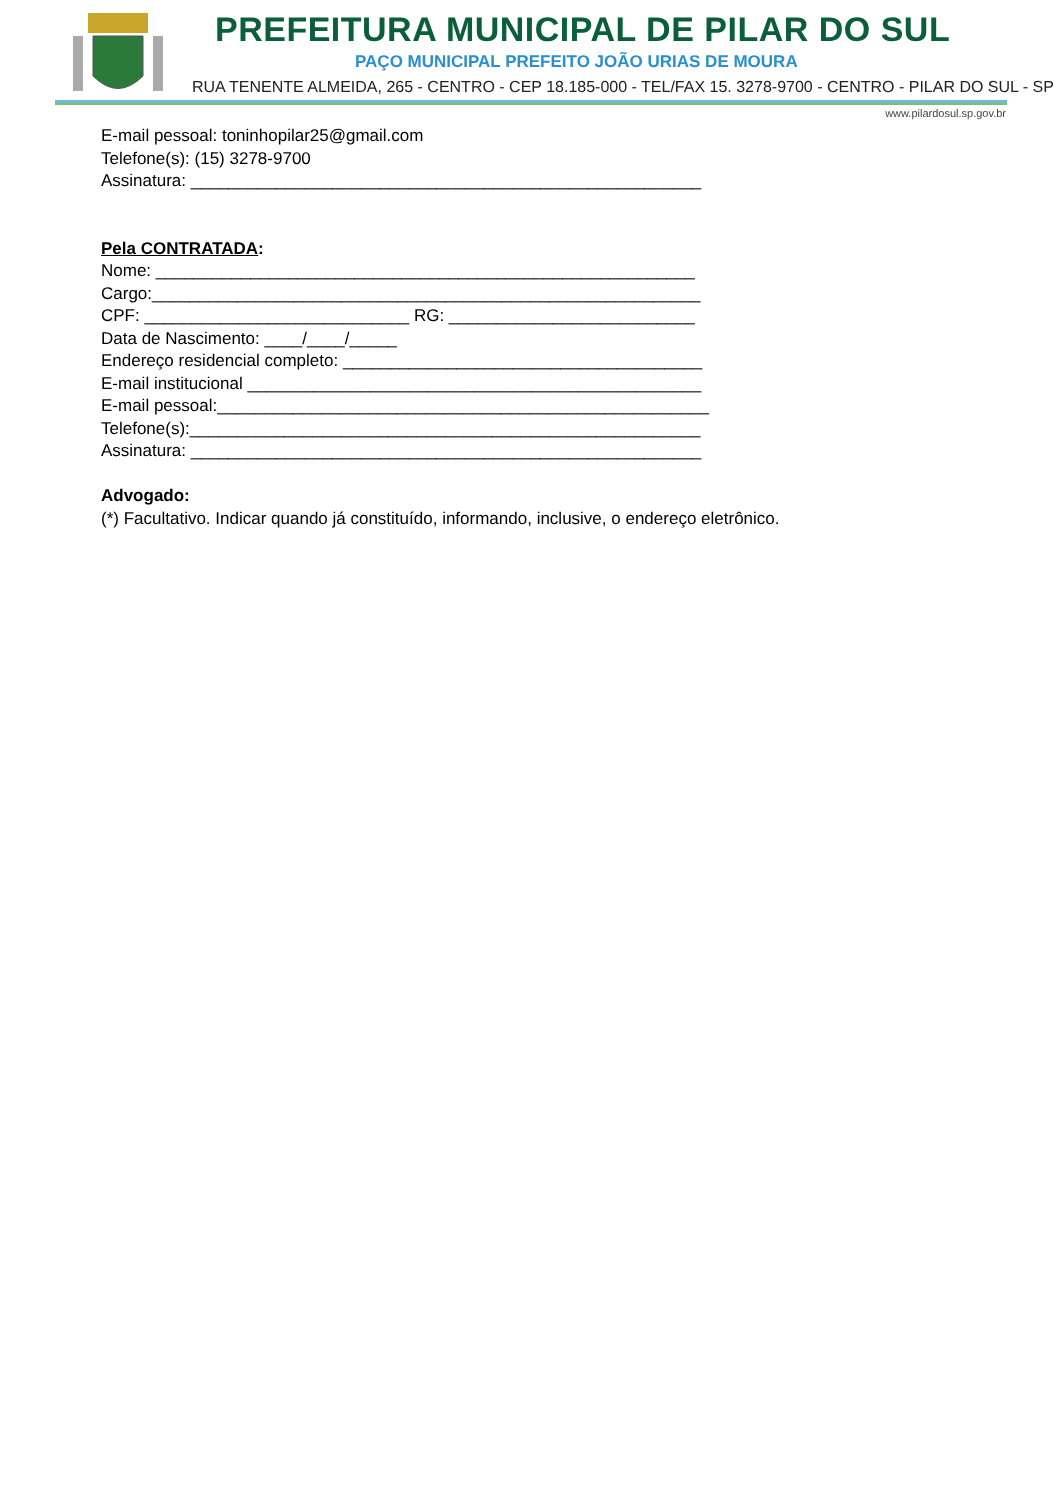PREFEITURA MUNICIPAL DE PILAR DO SUL
PAÇO MUNICIPAL PREFEITO JOÃO URIAS DE MOURA
RUA TENENTE ALMEIDA, 265 - CENTRO - CEP 18.185-000 - TEL/FAX 15. 3278-9700 - CENTRO - PILAR DO SUL - SP
www.pilardosul.sp.gov.br
E-mail pessoal: toninhopilar25@gmail.com
Telefone(s): (15) 3278-9700
Assinatura: ______________________________________________________
Pela CONTRATADA:
Nome: _________________________________________________________
Cargo:__________________________________________________________
CPF: ____________________________ RG: __________________________
Data de Nascimento: ____/____/_____
Endereço residencial completo: ______________________________________
E-mail institucional ________________________________________________
E-mail pessoal:____________________________________________________
Telefone(s):______________________________________________________
Assinatura: ______________________________________________________
Advogado:
(*) Facultativo. Indicar quando já constituído, informando, inclusive, o endereço eletrônico.